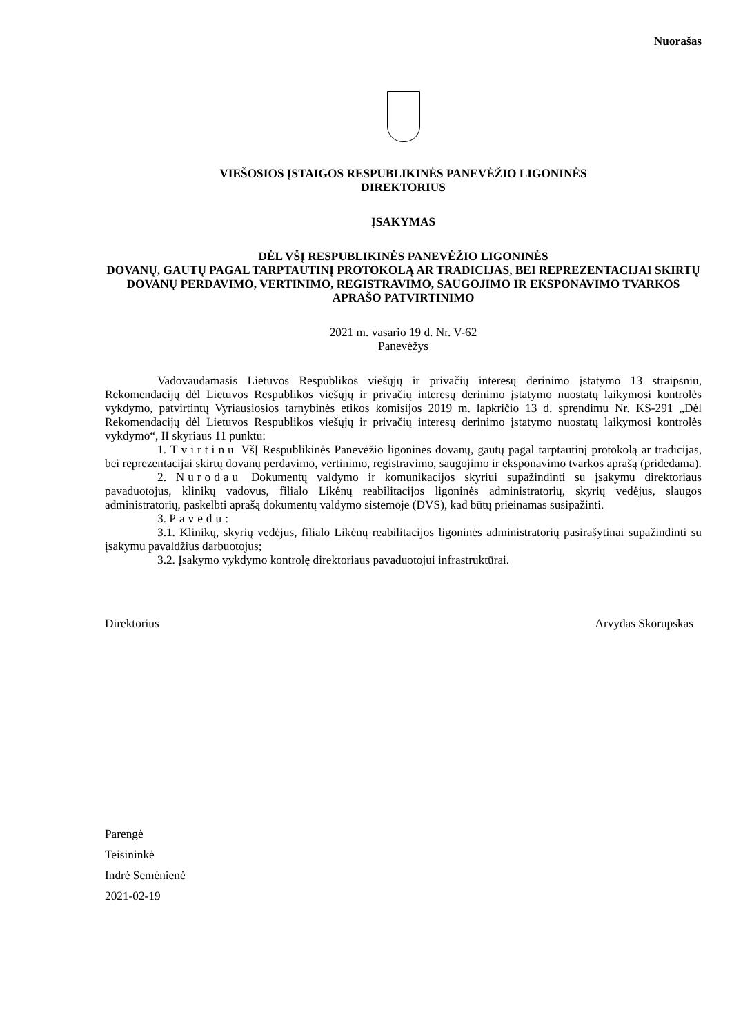Nuorašas
VIEŠOSIOS ĮSTAIGOS RESPUBLIKINĖS PANEVĖŽIO LIGONINĖS
DIREKTORIUS
ĮSAKYMAS
DĖL VŠĮ RESPUBLIKINĖS PANEVĖŽIO LIGONINĖS
DOVANŲ, GAUTŲ PAGAL TARPTAUTINĮ PROTOKOLĄ AR TRADICIJAS, BEI REPREZENTACIJAI SKIRTŲ DOVANŲ PERDAVIMO, VERTINIMO, REGISTRAVIMO, SAUGOJIMO IR EKSPONAVIMO TVARKOS APRAŠO PATVIRTINIMO
2021 m. vasario 19 d. Nr. V-62
Panevėžys
Vadovaudamasis Lietuvos Respublikos viešųjų ir privačių interesų derinimo įstatymo 13 straipsniu, Rekomendacijų dėl Lietuvos Respublikos viešųjų ir privačių interesų derinimo įstatymo nuostatų laikymosi kontrolės vykdymo, patvirtintų Vyriausiosios tarnybinės etikos komisijos 2019 m. lapkričio 13 d. sprendimu Nr. KS-291 „Dėl Rekomendacijų dėl Lietuvos Respublikos viešųjų ir privačių interesų derinimo įstatymo nuostatų laikymosi kontrolės vykdymo“, II skyriaus 11 punktu:
1. Tvirtinu VšĮ Respublikinės Panevėžio ligoninės dovanų, gautų pagal tarptautinį protokolą ar tradicijas, bei reprezentacijai skirtų dovanų perdavimo, vertinimo, registravimo, saugojimo ir eksponavimo tvarkos aprašą (pridedama).
2. Nurodau Dokumentų valdymo ir komunikacijos skyriui supažindinti su įsakymu direktoriaus pavaduotojus, klinikų vadovus, filialo Likėnų reabilitacijos ligoninės administratorių, skyrių vedėjus, slaugos administratorių, paskelbti aprašą dokumentų valdymo sistemoje (DVS), kad būtų prieinamas susipažinti.
3. Pavedu:
3.1. Klinikų, skyrių vedėjus, filialo Likėnų reabilitacijos ligoninės administratorių pasirašytinai supažindinti su įsakymu pavaldžius darbuotojus;
3.2. Įsakymo vykdymo kontrolę direktoriaus pavaduotojui infrastruktūrai.
Direktorius Arvydas Skorupskas
Parengė
Teisininkė
Indrė Semėnienė
2021-02-19